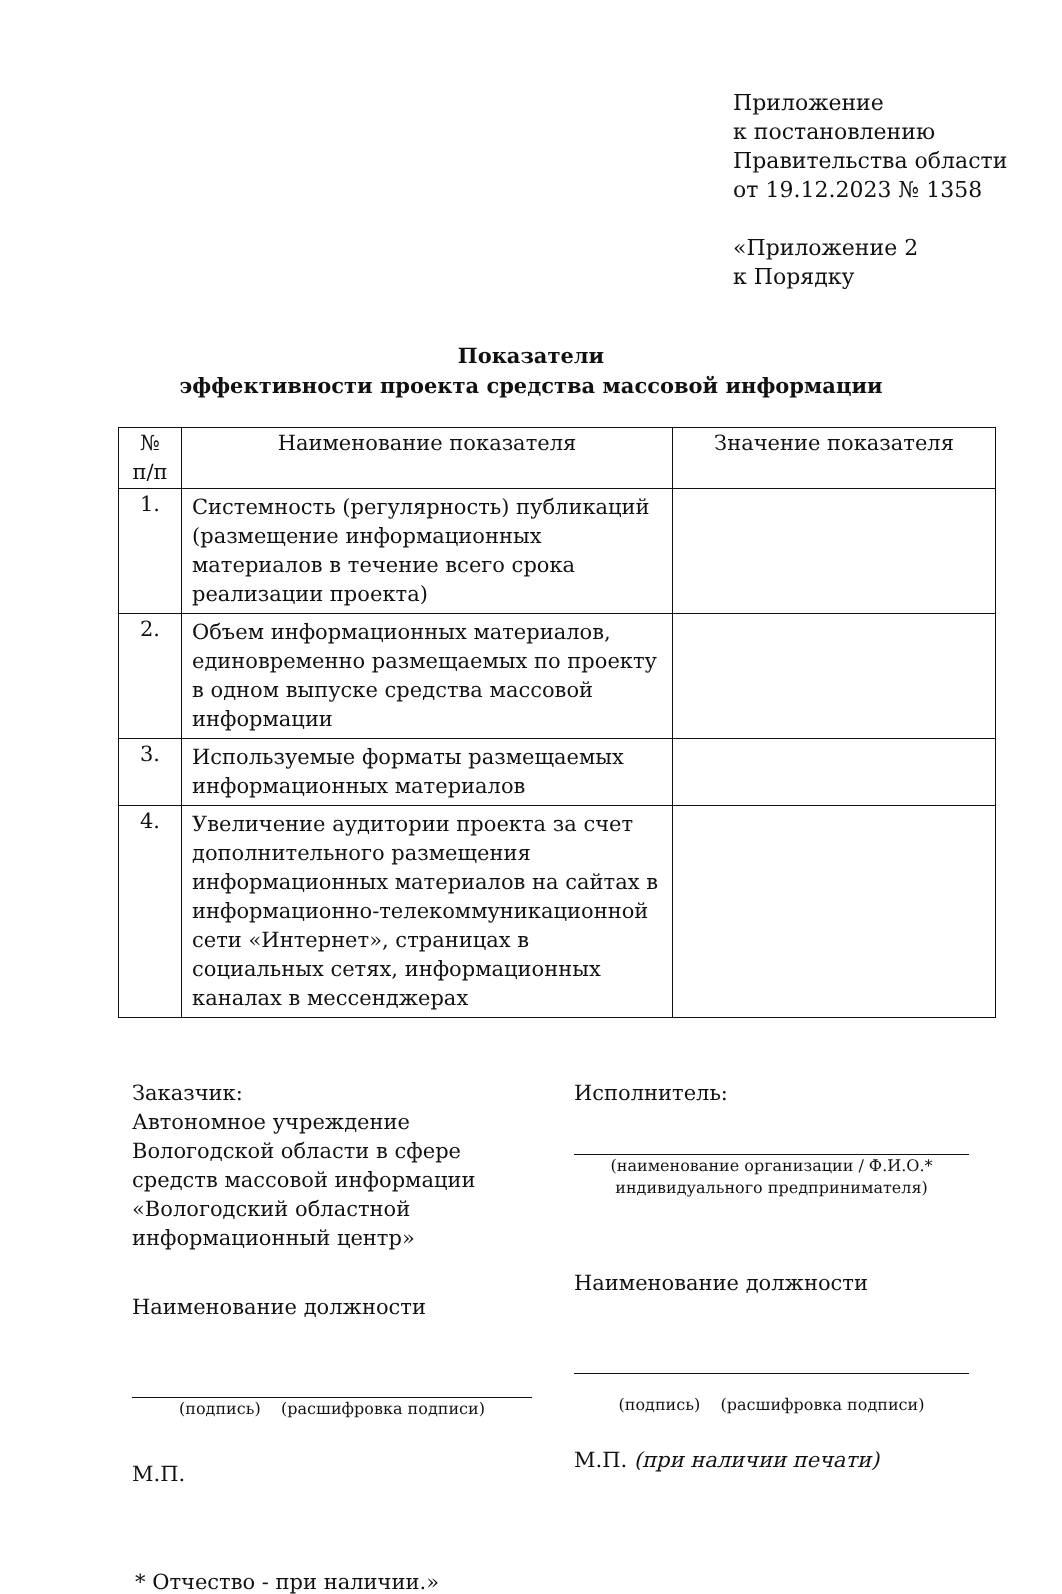Приложение
к постановлению
Правительства области
от 19.12.2023 № 1358
«Приложение 2
к Порядку
Показатели
эффективности проекта средства массовой информации
| № п/п | Наименование показателя | Значение показателя |
| --- | --- | --- |
| 1. | Системность (регулярность) публикаций (размещение информационных материалов в течение всего срока реализации проекта) | |
| 2. | Объем информационных материалов, единовременно размещаемых по проекту в одном выпуске средства массовой информации | |
| 3. | Используемые форматы размещаемых информационных материалов | |
| 4. | Увеличение аудитории проекта за счет дополнительного размещения информационных материалов на сайтах в информационно-телекоммуникационной сети «Интернет», страницах в социальных сетях, информационных каналах в мессенджерах | |
Заказчик:
Автономное учреждение Вологодской области в сфере средств массовой информации «Вологодский областной информационный центр»
Наименование должности
(подпись) (расшифровка подписи)
М.П.
Исполнитель:
(наименование организации / Ф.И.О.* индивидуального предпринимателя)
Наименование должности
(подпись) (расшифровка подписи)
М.П. (при наличии печати)
* Отчество - при наличии.»